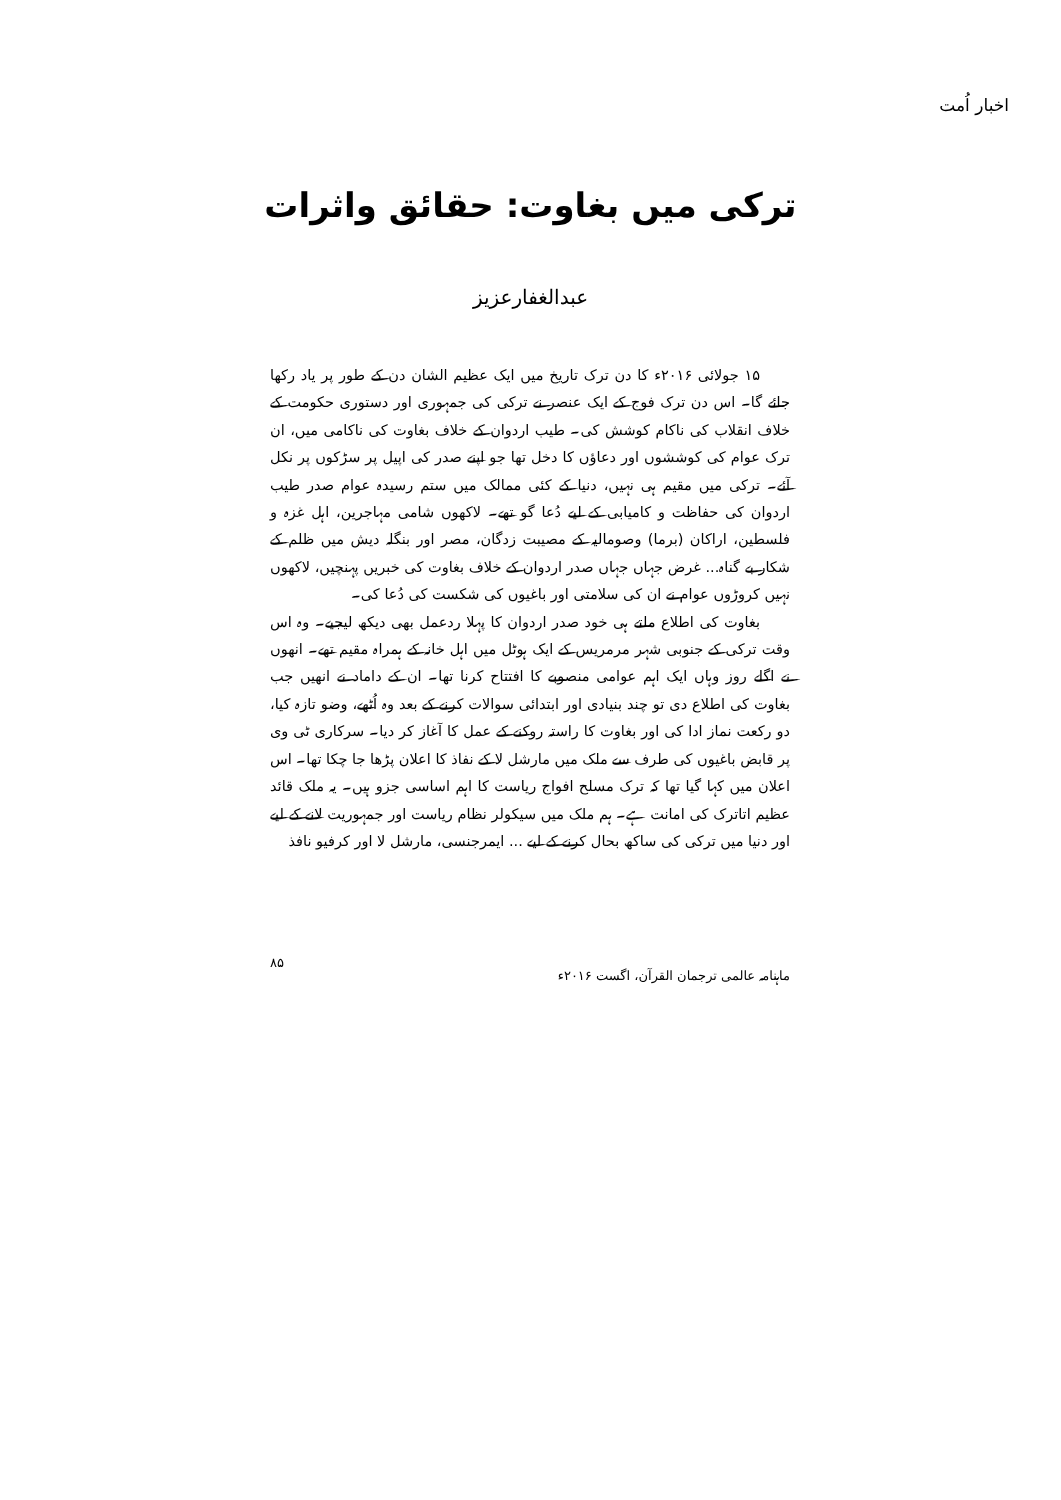اخبار اُمت
ترکی میں بغاوت: حقائق واثرات
عبدالغفارعزیز
۱۵ جولائی ۲۰۱۶ء کا دن ترک تاریخ میں ایک عظیم الشان دن کے طور پر یاد رکھا جائے گا۔ اس دن ترک فوج کے ایک عنصر نے ترکی کی جمہوری اور دستوری حکومت کے خلاف انقلاب کی ناکام کوشش کی۔ طیب اردوان کے خلاف بغاوت کی ناکامی میں، ان ترک عوام کی کوششوں اور دعاؤں کا دخل تھا جو اپنے صدر کی اپیل پر سڑکوں پر نکل آئے۔ ترکی میں مقیم ہی نہیں، دنیا کے کئی ممالک میں ستم رسیدہ عوام صدر طیب اردوان کی حفاظت و کامیابی کے لیے دُعا گو تھے۔ لاکھوں شامی مہاجرین، اہل غزہ و فلسطین، اراکان (برما) وصومالیہ کے مصیبت زدگان، مصر اور بنگلہ دیش میں ظلم کے شکار بے گناہ... غرض جہاں جہاں صدر اردوان کے خلاف بغاوت کی خبریں پہنچیں، لاکھوں نہیں کروڑوں عوام نے ان کی سلامتی اور باغیوں کی شکست کی دُعا کی۔
بغاوت کی اطلاع ملتے ہی خود صدر اردوان کا پہلا ردعمل بھی دیکھ لیجیے۔ وہ اس وقت ترکی کے جنوبی شہر مرمریس کے ایک ہوٹل میں اہل خانہ کے ہمراہ مقیم تھے۔ انھوں نے اگلے روز وہاں ایک اہم عوامی منصوبے کا افتتاح کرنا تھا۔ ان کے داماد نے انھیں جب بغاوت کی اطلاع دی تو چند بنیادی اور ابتدائی سوالات کرنے کے بعد وہ اُٹھے، وضو تازہ کیا، دو رکعت نماز ادا کی اور بغاوت کا راستہ روکنے کے عمل کا آغاز کر دیا۔ سرکاری ٹی وی پر قابض باغیوں کی طرف سے ملک میں مارشل لا کے نفاذ کا اعلان پڑھا جا چکا تھا۔ اس اعلان میں کہا گیا تھا کہ ترک مسلح افواج ریاست کا اہم اساسی جزو ہیں۔ یہ ملک قائد عظیم اتاترک کی امانت ہے۔ ہم ملک میں سیکولر نظام ریاست اور جمہوریت لانے کے لیے اور دنیا میں ترکی کی ساکھ بحال کرنے کے لیے ... ایمرجنسی، مارشل لا اور کرفیو نافذ
ماہنامہ عالمی ترجمان القرآن، اگست ۲۰۱۶ء ۸۵